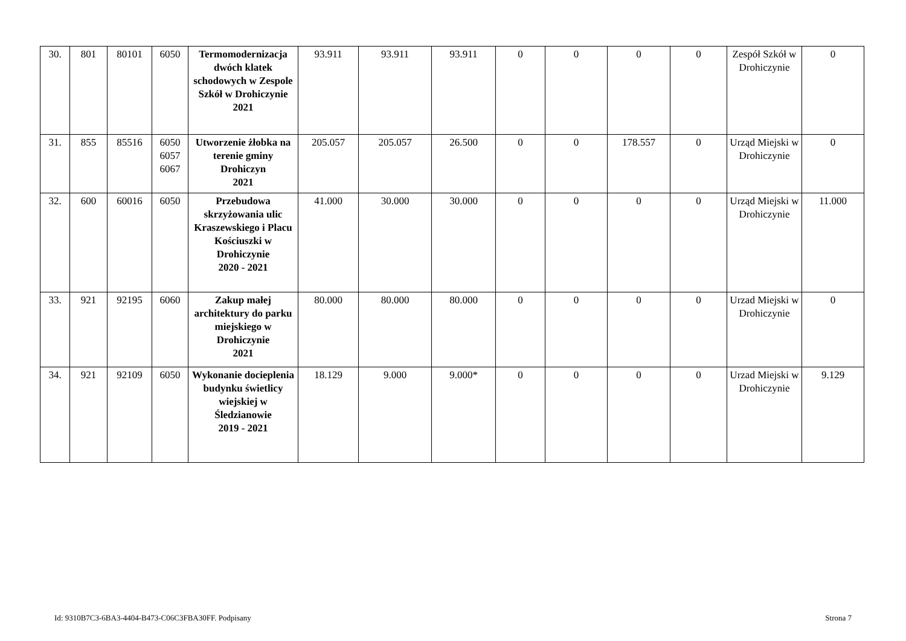| 30. | 801 | 80101 | 6050 | Termomodernizacja dwóch klatek schodowych w Zespole Szkół w Drohiczynie 2021 | 93.911 | 93.911 | 93.911 | 0 | 0 | 0 | 0 | Zespół Szkół w Drohiczynie | 0 |
| 31. | 855 | 85516 | 6050 6057 6067 | Utworzenie żłobka na terenie gminy Drohiczyn 2021 | 205.057 | 205.057 | 26.500 | 0 | 0 | 178.557 | 0 | Urząd Miejski w Drohiczynie | 0 |
| 32. | 600 | 60016 | 6050 | Przebudowa skrzyżowania ulic Kraszewskiego i Placu Kościuszki w Drohiczynie 2020 - 2021 | 41.000 | 30.000 | 30.000 | 0 | 0 | 0 | 0 | Urząd Miejski w Drohiczynie | 11.000 |
| 33. | 921 | 92195 | 6060 | Zakup małej architektury do parku miejskiego w Drohiczynie 2021 | 80.000 | 80.000 | 80.000 | 0 | 0 | 0 | 0 | Urzad Miejski w Drohiczynie | 0 |
| 34. | 921 | 92109 | 6050 | Wykonanie docieplenia budynku świetlicy wiejskiej w Śledzianowie 2019 - 2021 | 18.129 | 9.000 | 9.000* | 0 | 0 | 0 | 0 | Urzad Miejski w Drohiczynie | 9.129 |
Id: 9310B7C3-6BA3-4404-B473-C06C3FBA30FF. Podpisany Strona 7